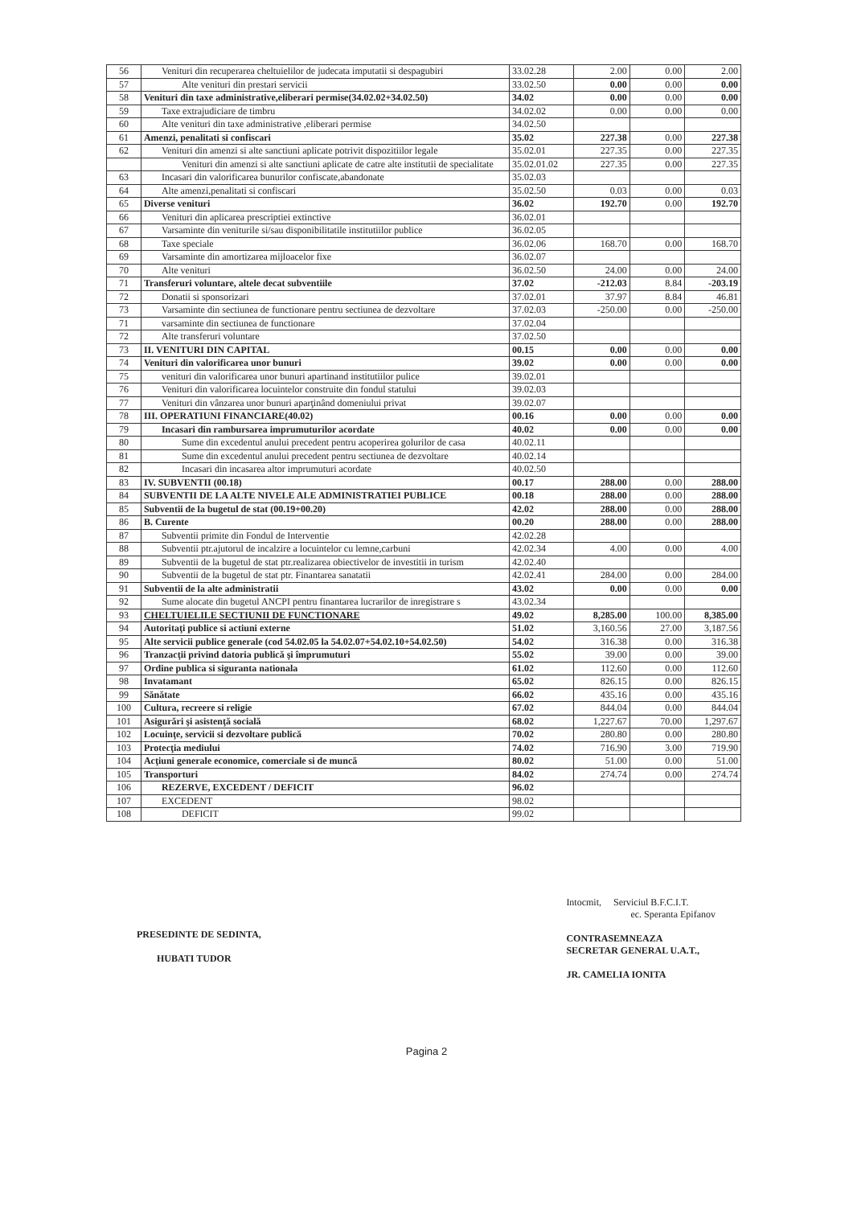| 56 | Venituri din recuperarea cheltuielilor de judecata imputatii si despagubiri | 33.02.28 | 2.00 | 0.00 | 2.00 |
| 57 | Alte venituri din prestari servicii | 33.02.50 | 0.00 | 0.00 | 0.00 |
| 58 | Venituri din taxe administrative,eliberari permise(34.02.02+34.02.50) | 34.02 | 0.00 | 0.00 | 0.00 |
| 59 | Taxe extrajudiciare de timbru | 34.02.02 | 0.00 | 0.00 | 0.00 |
| 60 | Alte venituri din taxe administrative ,eliberari permise | 34.02.50 | | | |
| 61 | Amenzi, penalitati si confiscari | 35.02 | 227.38 | 0.00 | 227.38 |
| 62 | Venituri din amenzi si alte sanctiuni aplicate potrivit dispozitiilor legale | 35.02.01 | 227.35 | 0.00 | 227.35 |
| | Venituri din amenzi si alte sanctiuni aplicate de catre alte institutii de specialitate | 35.02.01.02 | 227.35 | 0.00 | 227.35 |
| 63 | Incasari din valorificarea bunurilor confiscate,abandonate | 35.02.03 | | | |
| 64 | Alte amenzi,penalitati si confiscari | 35.02.50 | 0.03 | 0.00 | 0.03 |
| 65 | Diverse venituri | 36.02 | 192.70 | 0.00 | 192.70 |
| 66 | Venituri din aplicarea prescriptiei extinctive | 36.02.01 | | | |
| 67 | Varsaminte din veniturile si/sau disponibilitatile institutiilor publice | 36.02.05 | | | |
| 68 | Taxe speciale | 36.02.06 | 168.70 | 0.00 | 168.70 |
| 69 | Varsaminte din amortizarea mijloacelor fixe | 36.02.07 | | | |
| 70 | Alte venituri | 36.02.50 | 24.00 | 0.00 | 24.00 |
| 71 | Transferuri voluntare, altele decat subventiile | 37.02 | -212.03 | 8.84 | -203.19 |
| 72 | Donatii si sponsorizari | 37.02.01 | 37.97 | 8.84 | 46.81 |
| 73 | Varsaminte din sectiunea de functionare pentru sectiunea de dezvoltare | 37.02.03 | -250.00 | 0.00 | -250.00 |
| 71 | varsaminte din sectiunea de functionare | 37.02.04 | | | |
| 72 | Alte transferuri voluntare | 37.02.50 | | | |
| 73 | II. VENITURI DIN CAPITAL | 00.15 | 0.00 | 0.00 | 0.00 |
| 74 | Venituri din valorificarea unor bunuri | 39.02 | 0.00 | 0.00 | 0.00 |
| 75 | venituri din valorificarea unor bunuri apartinand institutiilor pulice | 39.02.01 | | | |
| 76 | Venituri din valorificarea locuintelor construite din fondul statului | 39.02.03 | | | |
| 77 | Venituri din vânzarea unor bunuri aparţinând domeniului privat | 39.02.07 | | | |
| 78 | III. OPERATIUNI FINANCIARE(40.02) | 00.16 | 0.00 | 0.00 | 0.00 |
| 79 | Incasari din rambursarea imprumuturilor acordate | 40.02 | 0.00 | 0.00 | 0.00 |
| 80 | Sume din excedentul anului precedent pentru acoperirea golurilor de casa | 40.02.11 | | | |
| 81 | Sume din excedentul anului precedent pentru sectiunea de dezvoltare | 40.02.14 | | | |
| 82 | Incasari din incasarea altor imprumuturi acordate | 40.02.50 | | | |
| 83 | IV. SUBVENTII (00.18) | 00.17 | 288.00 | 0.00 | 288.00 |
| 84 | SUBVENTII DE LA ALTE NIVELE ALE ADMINISTRATIEI PUBLICE | 00.18 | 288.00 | 0.00 | 288.00 |
| 85 | Subventii de la bugetul de stat (00.19+00.20) | 42.02 | 288.00 | 0.00 | 288.00 |
| 86 | B. Curente | 00.20 | 288.00 | 0.00 | 288.00 |
| 87 | Subventii primite din Fondul de Interventie | 42.02.28 | | | |
| 88 | Subventii ptr.ajutorul de incalzire a locuintelor cu lemne,carbuni | 42.02.34 | 4.00 | 0.00 | 4.00 |
| 89 | Subventii de la bugetul de stat ptr.realizarea obiectivelor de investitii in turism | 42.02.40 | | | |
| 90 | Subventii de la bugetul de stat ptr. Finantarea sanatatii | 42.02.41 | 284.00 | 0.00 | 284.00 |
| 91 | Subventii de la alte administratii | 43.02 | 0.00 | 0.00 | 0.00 |
| 92 | Sume alocate din bugetul ANCPI pentru finantarea lucrarilor de inregistrare s | 43.02.34 | | | |
| 93 | CHELTUIELILE SECTIUNII DE FUNCTIONARE | 49.02 | 8,285.00 | 100.00 | 8,385.00 |
| 94 | Autoritaţi publice si actiuni externe | 51.02 | 3,160.56 | 27.00 | 3,187.56 |
| 95 | Alte servicii publice generale (cod 54.02.05 la 54.02.07+54.02.10+54.02.50) | 54.02 | 316.38 | 0.00 | 316.38 |
| 96 | Tranzacţii privind datoria publică şi împrumuturi | 55.02 | 39.00 | 0.00 | 39.00 |
| 97 | Ordine publica si siguranta nationala | 61.02 | 112.60 | 0.00 | 112.60 |
| 98 | Invatamant | 65.02 | 826.15 | 0.00 | 826.15 |
| 99 | Sănătate | 66.02 | 435.16 | 0.00 | 435.16 |
| 100 | Cultura, recreere si religie | 67.02 | 844.04 | 0.00 | 844.04 |
| 101 | Asigurări şi asistenţă socială | 68.02 | 1,227.67 | 70.00 | 1,297.67 |
| 102 | Locuinţe, servicii si dezvoltare publică | 70.02 | 280.80 | 0.00 | 280.80 |
| 103 | Protecţia mediului | 74.02 | 716.90 | 3.00 | 719.90 |
| 104 | Acţiuni generale economice, comerciale si de muncă | 80.02 | 51.00 | 0.00 | 51.00 |
| 105 | Transporturi | 84.02 | 274.74 | 0.00 | 274.74 |
| 106 | REZERVE, EXCEDENT / DEFICIT | 96.02 | | | |
| 107 | EXCEDENT | 98.02 | | | |
| 108 | DEFICIT | 99.02 | | | |
PRESEDINTE DE SEDINTA,
HUBATI TUDOR
Intocmit, Serviciul B.F.C.I.T.
ec. Speranta Epifanov
CONTRASEMNEAZA
SECRETAR GENERAL U.A.T.,
JR. CAMELIA IONITA
Pagina 2